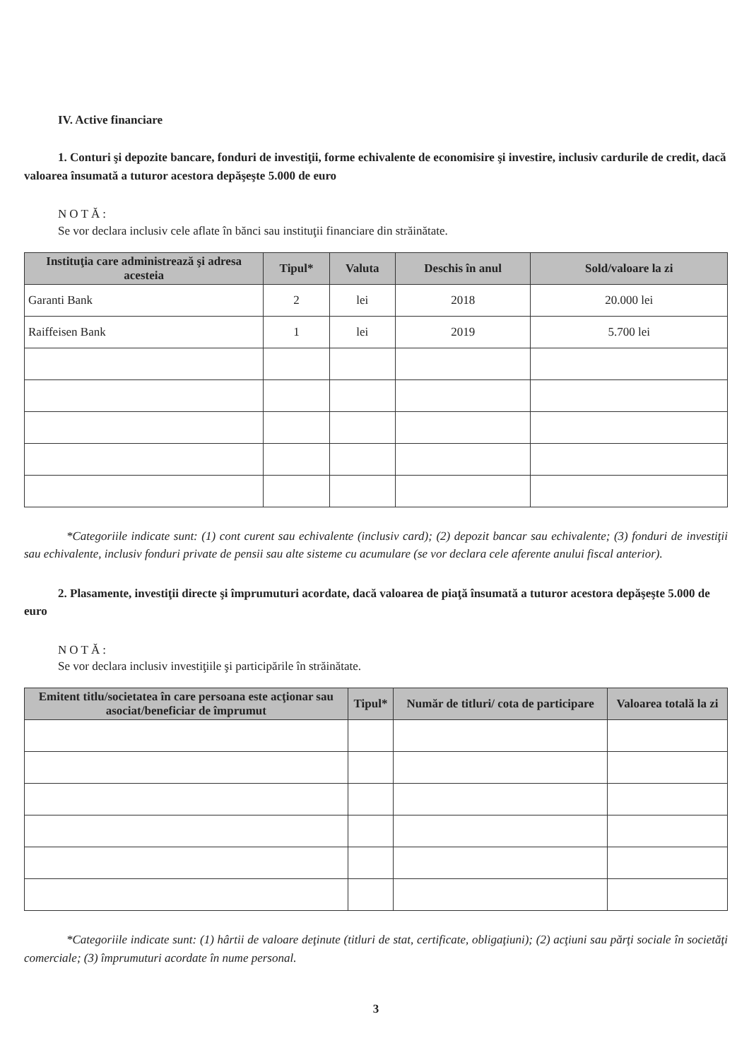IV. Active financiare
1. Conturi şi depozite bancare, fonduri de investiţii, forme echivalente de economisire şi investire, inclusiv cardurile de credit, dacă valoarea însumată a tuturor acestora depăşeşte 5.000 de euro
NOTĂ:
Se vor declara inclusiv cele aflate în bănci sau instituţii financiare din străinătate.
| Instituţia care administrează şi adresa acesteia | Tipul* | Valuta | Deschis în anul | Sold/valoare la zi |
| --- | --- | --- | --- | --- |
| Garanti Bank | 2 | lei | 2018 | 20.000 lei |
| Raiffeisen Bank | 1 | lei | 2019 | 5.700 lei |
*Categoriile indicate sunt: (1) cont curent sau echivalente (inclusiv card); (2) depozit bancar sau echivalente; (3) fonduri de investiţii sau echivalente, inclusiv fonduri private de pensii sau alte sisteme cu acumulare (se vor declara cele aferente anului fiscal anterior).
2. Plasamente, investiţii directe şi împrumuturi acordate, dacă valoarea de piaţă însumată a tuturor acestora depăşeşte 5.000 de euro
NOTĂ:
Se vor declara inclusiv investiţiile şi participările în străinătate.
| Emitent titlu/societatea în care persoana este acţionar sau asociat/beneficiar de împrumut | Tipul* | Număr de titluri/ cota de participare | Valoarea totală la zi |
| --- | --- | --- | --- |
*Categoriile indicate sunt: (1) hârtii de valoare deţinute (titluri de stat, certificate, obligaţiuni); (2) acţiuni sau părţi sociale în societăţi comerciale; (3) împrumuturi acordate în nume personal.
3